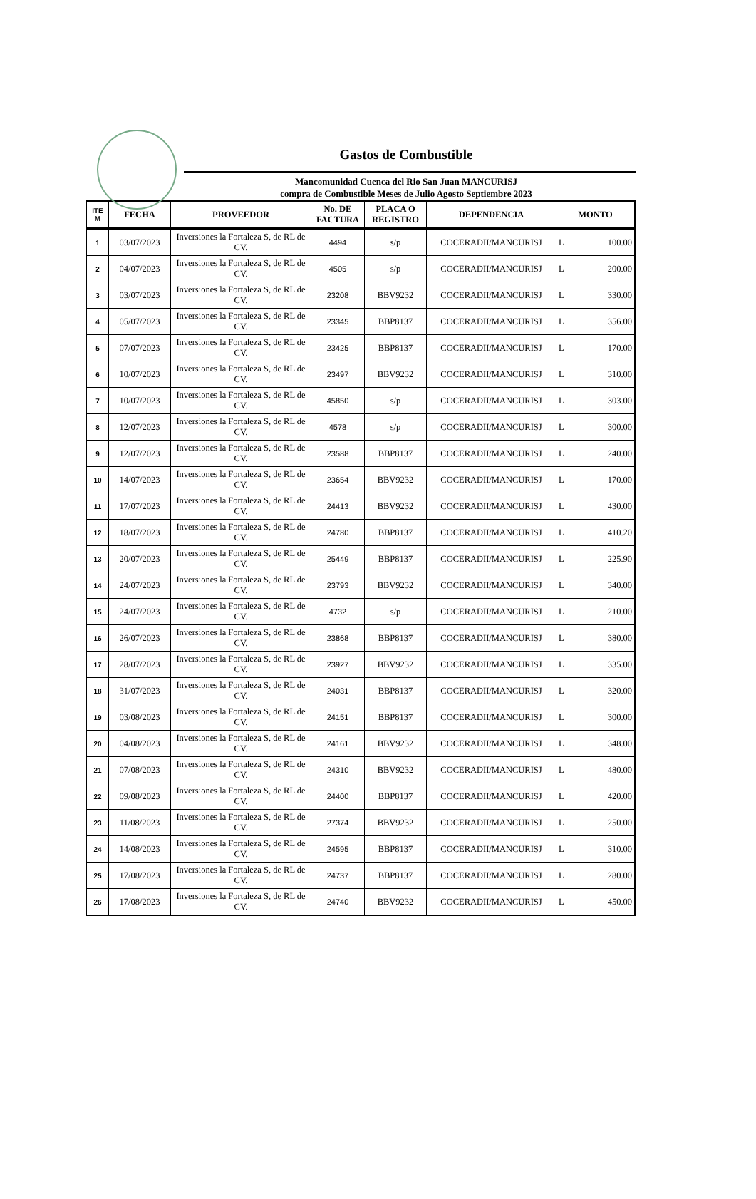Gastos de Combustible
Mancomunidad Cuenca del Rio San Juan MANCURISJ
compra de Combustible Meses de Julio Agosto Septiembre 2023
| ITE M | FECHA | PROVEEDOR | No. DE FACTURA | PLACA O REGISTRO | DEPENDENCIA | MONTO |
| --- | --- | --- | --- | --- | --- | --- |
| 1 | 03/07/2023 | Inversiones la Fortaleza S, de RL de CV. | 4494 | s/p | COCERADII/MANCURISJ | L 100.00 |
| 2 | 04/07/2023 | Inversiones la Fortaleza S, de RL de CV. | 4505 | s/p | COCERADII/MANCURISJ | L 200.00 |
| 3 | 03/07/2023 | Inversiones la Fortaleza S, de RL de CV. | 23208 | BBV9232 | COCERADII/MANCURISJ | L 330.00 |
| 4 | 05/07/2023 | Inversiones la Fortaleza S, de RL de CV. | 23345 | BBP8137 | COCERADII/MANCURISJ | L 356.00 |
| 5 | 07/07/2023 | Inversiones la Fortaleza S, de RL de CV. | 23425 | BBP8137 | COCERADII/MANCURISJ | L 170.00 |
| 6 | 10/07/2023 | Inversiones la Fortaleza S, de RL de CV. | 23497 | BBV9232 | COCERADII/MANCURISJ | L 310.00 |
| 7 | 10/07/2023 | Inversiones la Fortaleza S, de RL de CV. | 45850 | s/p | COCERADII/MANCURISJ | L 303.00 |
| 8 | 12/07/2023 | Inversiones la Fortaleza S, de RL de CV. | 4578 | s/p | COCERADII/MANCURISJ | L 300.00 |
| 9 | 12/07/2023 | Inversiones la Fortaleza S, de RL de CV. | 23588 | BBP8137 | COCERADII/MANCURISJ | L 240.00 |
| 10 | 14/07/2023 | Inversiones la Fortaleza S, de RL de CV. | 23654 | BBV9232 | COCERADII/MANCURISJ | L 170.00 |
| 11 | 17/07/2023 | Inversiones la Fortaleza S, de RL de CV. | 24413 | BBV9232 | COCERADII/MANCURISJ | L 430.00 |
| 12 | 18/07/2023 | Inversiones la Fortaleza S, de RL de CV. | 24780 | BBP8137 | COCERADII/MANCURISJ | L 410.20 |
| 13 | 20/07/2023 | Inversiones la Fortaleza S, de RL de CV. | 25449 | BBP8137 | COCERADII/MANCURISJ | L 225.90 |
| 14 | 24/07/2023 | Inversiones la Fortaleza S, de RL de CV. | 23793 | BBV9232 | COCERADII/MANCURISJ | L 340.00 |
| 15 | 24/07/2023 | Inversiones la Fortaleza S, de RL de CV. | 4732 | s/p | COCERADII/MANCURISJ | L 210.00 |
| 16 | 26/07/2023 | Inversiones la Fortaleza S, de RL de CV. | 23868 | BBP8137 | COCERADII/MANCURISJ | L 380.00 |
| 17 | 28/07/2023 | Inversiones la Fortaleza S, de RL de CV. | 23927 | BBV9232 | COCERADII/MANCURISJ | L 335.00 |
| 18 | 31/07/2023 | Inversiones la Fortaleza S, de RL de CV. | 24031 | BBP8137 | COCERADII/MANCURISJ | L 320.00 |
| 19 | 03/08/2023 | Inversiones la Fortaleza S, de RL de CV. | 24151 | BBP8137 | COCERADII/MANCURISJ | L 300.00 |
| 20 | 04/08/2023 | Inversiones la Fortaleza S, de RL de CV. | 24161 | BBV9232 | COCERADII/MANCURISJ | L 348.00 |
| 21 | 07/08/2023 | Inversiones la Fortaleza S, de RL de CV. | 24310 | BBV9232 | COCERADII/MANCURISJ | L 480.00 |
| 22 | 09/08/2023 | Inversiones la Fortaleza S, de RL de CV. | 24400 | BBP8137 | COCERADII/MANCURISJ | L 420.00 |
| 23 | 11/08/2023 | Inversiones la Fortaleza S, de RL de CV. | 27374 | BBV9232 | COCERADII/MANCURISJ | L 250.00 |
| 24 | 14/08/2023 | Inversiones la Fortaleza S, de RL de CV. | 24595 | BBP8137 | COCERADII/MANCURISJ | L 310.00 |
| 25 | 17/08/2023 | Inversiones la Fortaleza S, de RL de CV. | 24737 | BBP8137 | COCERADII/MANCURISJ | L 280.00 |
| 26 | 17/08/2023 | Inversiones la Fortaleza S, de RL de CV. | 24740 | BBV9232 | COCERADII/MANCURISJ | L 450.00 |